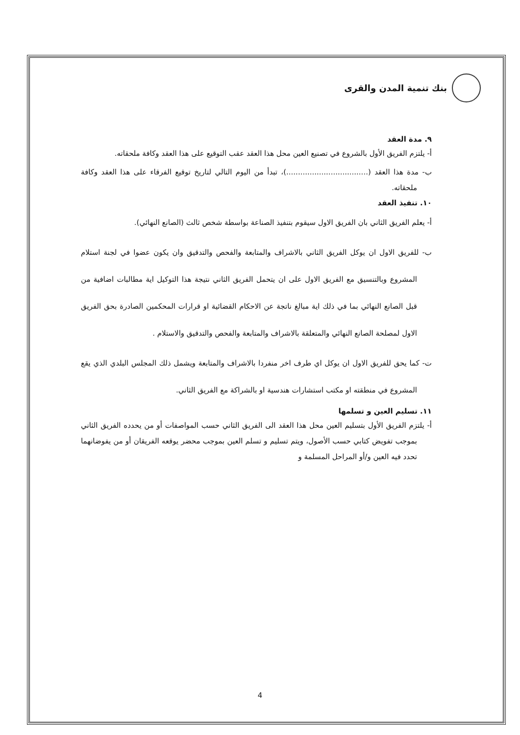بنك تنمية المدن والقرى
٩. مدة العقد
أ- يلتزم الفريق الأول بالشروع في تصنيع العين محل هذا العقد عقب التوقيع على هذا العقد وكافة ملحقاته.
ب- مدة هذا العقد (...................................)، تبدأ من اليوم التالي لتاريخ توقيع الفرقاء على هذا العقد وكافة ملحقاته.
١٠. تنفيذ العقد
أ- يعلم الفريق الثاني بان الفريق الاول سيقوم بتنفيذ الصناعة بواسطة شخص ثالث (الصانع النهائي).
ب- للفريق الاول ان يوكل الفريق الثاني بالاشراف والمتابعة والفحص والتدقيق وان يكون عضوا في لجنة استلام المشروع وبالتنسيق مع الفريق الاول على ان يتحمل الفريق الثاني نتيجة هذا التوكيل اية مطالبات اضافية من قبل الصانع النهائي بما في ذلك اية مبالغ ناتجة عن الاحكام القضائية او قرارات المحكمين الصادرة بحق الفريق الاول لمصلحة الصانع النهائي والمتعلقة بالاشراف والمتابعة والفحص والتدقيق والاستلام .
ت- كما يحق للفريق الاول ان يوكل اي طرف اخر منفردا بالاشراف والمتابعة ويشمل ذلك المجلس البلدي الذي يقع المشروع في منطقته او مكتب استشارات هندسية او بالشراكة مع الفريق الثاني.
١١. تسليم العين و تسلمها
أ- يلتزم الفريق الأول بتسليم العين محل هذا العقد الى الفريق الثاني حسب المواصفات أو من يحدده الفريق الثاني بموجب تفويض كتابي حسب الأصول، ويتم تسليم و تسلم العين بموجب محضر يوقعه الفريقان أو من يفوضانهما تحدد فيه العين و/أو المراحل المسلمة و
4